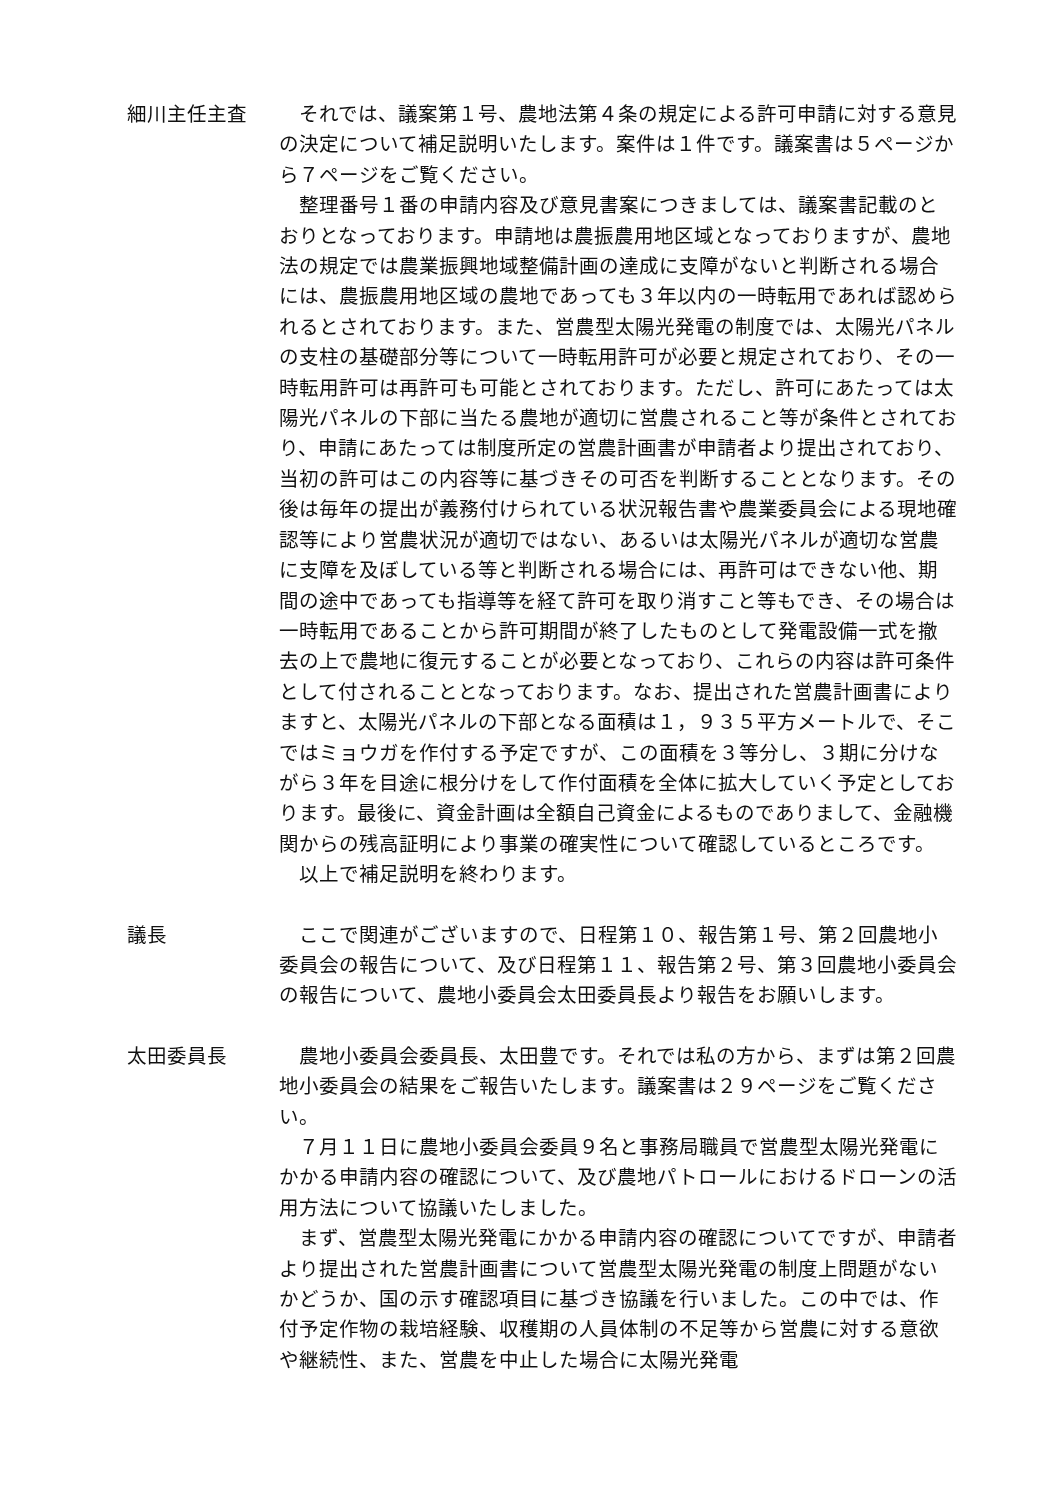細川主任主査 それでは、議案第１号、農地法第４条の規定による許可申請に対する意見の決定について補足説明いたします。案件は１件です。議案書は５ページから７ページをご覧ください。
整理番号１番の申請内容及び意見書案につきましては、議案書記載のとおりとなっております。申請地は農振農用地区域となっておりますが、農地法の規定では農業振興地域整備計画の達成に支障がないと判断される場合には、農振農用地区域の農地であっても３年以内の一時転用であれば認められるとされております。また、営農型太陽光発電の制度では、太陽光パネルの支柱の基礎部分等について一時転用許可が必要と規定されており、その一時転用許可は再許可も可能とされております。ただし、許可にあたっては太陽光パネルの下部に当たる農地が適切に営農されること等が条件とされており、申請にあたっては制度所定の営農計画書が申請者より提出されており、当初の許可はこの内容等に基づきその可否を判断することとなります。その後は毎年の提出が義務付けられている状況報告書や農業委員会による現地確認等により営農状況が適切ではない、あるいは太陽光パネルが適切な営農に支障を及ぼしている等と判断される場合には、再許可はできない他、期間の途中であっても指導等を経て許可を取り消すこと等もでき、その場合は一時転用であることから許可期間が終了したものとして発電設備一式を撤去の上で農地に復元することが必要となっており、これらの内容は許可条件として付されることとなっております。なお、提出された営農計画書によりますと、太陽光パネルの下部となる面積は１，９３５平方メートルで、そこではミョウガを作付する予定ですが、この面積を３等分し、３期に分けながら３年を目途に根分けをして作付面積を全体に拡大していく予定としております。最後に、資金計画は全額自己資金によるものでありまして、金融機関からの残高証明により事業の確実性について確認しているところです。
以上で補足説明を終わります。
議長 ここで関連がございますので、日程第１０、報告第１号、第２回農地小委員会の報告について、及び日程第１１、報告第２号、第３回農地小委員会の報告について、農地小委員会太田委員長より報告をお願いします。
太田委員長 農地小委員会委員長、太田豊です。それでは私の方から、まずは第２回農地小委員会の結果をご報告いたします。議案書は２９ページをご覧ください。
７月１１日に農地小委員会委員９名と事務局職員で営農型太陽光発電にかかる申請内容の確認について、及び農地パトロールにおけるドローンの活用方法について協議いたしました。
まず、営農型太陽光発電にかかる申請内容の確認についてですが、申請者より提出された営農計画書について営農型太陽光発電の制度上問題がないかどうか、国の示す確認項目に基づき協議を行いました。この中では、作付予定作物の栽培経験、収穫期の人員体制の不足等から営農に対する意欲や継続性、また、営農を中止した場合に太陽光発電